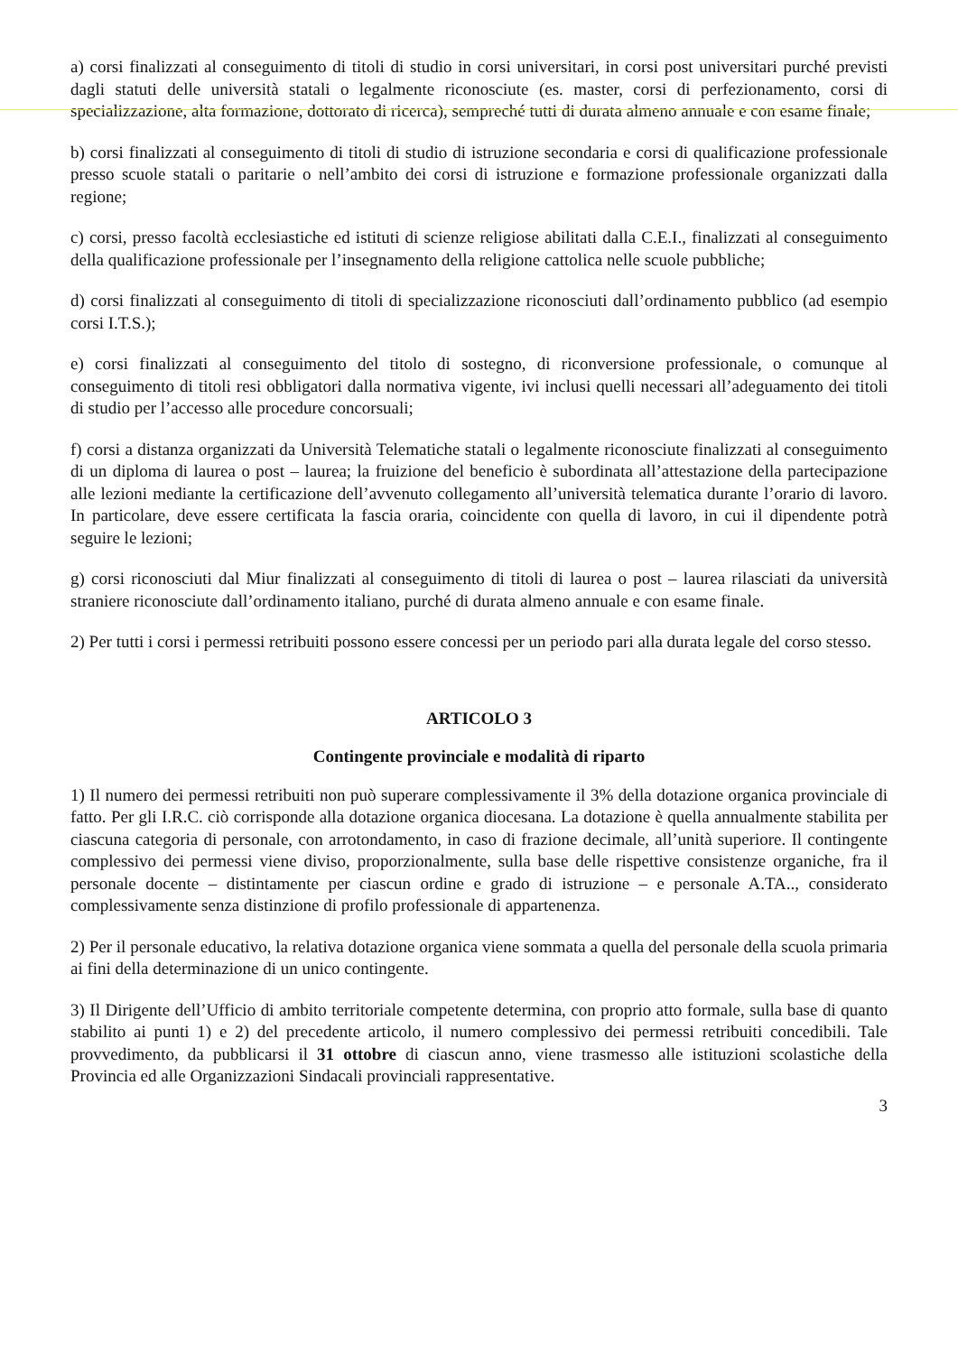a) corsi finalizzati al conseguimento di titoli di studio in corsi universitari, in corsi post universitari purché previsti dagli statuti delle università statali o legalmente riconosciute (es. master, corsi di perfezionamento, corsi di specializzazione, alta formazione, dottorato di ricerca), sempreché tutti di durata almeno annuale e con esame finale;
b) corsi finalizzati al conseguimento di titoli di studio di istruzione secondaria e corsi di qualificazione professionale presso scuole statali o paritarie o nell’ambito dei corsi di istruzione e formazione professionale organizzati dalla regione;
c) corsi, presso facoltà ecclesiastiche ed istituti di scienze religiose abilitati dalla C.E.I., finalizzati al conseguimento della qualificazione professionale per l’insegnamento della religione cattolica nelle scuole pubbliche;
d) corsi finalizzati al conseguimento di titoli di specializzazione riconosciuti dall’ordinamento pubblico (ad esempio corsi I.T.S.);
e) corsi finalizzati al conseguimento del titolo di sostegno, di riconversione professionale, o comunque al conseguimento di titoli resi obbligatori dalla normativa vigente, ivi inclusi quelli necessari all’adeguamento dei titoli di studio per l’accesso alle procedure concorsuali;
f) corsi a distanza organizzati da Università Telematiche statali o legalmente riconosciute finalizzati al conseguimento di un diploma di laurea o post – laurea; la fruizione del beneficio è subordinata all’attestazione della partecipazione alle lezioni mediante la certificazione dell’avvenuto collegamento all’università telematica durante l’orario di lavoro. In particolare, deve essere certificata la fascia oraria, coincidente con quella di lavoro, in cui il dipendente potrà seguire le lezioni;
g) corsi riconosciuti dal Miur finalizzati al conseguimento di titoli di laurea o post – laurea rilasciati da università straniere riconosciute dall’ordinamento italiano, purché di durata almeno annuale e con esame finale.
2) Per tutti i corsi i permessi retribuiti possono essere concessi per un periodo pari alla durata legale del corso stesso.
ARTICOLO 3
Contingente provinciale e modalità di riparto
1) Il numero dei permessi retribuiti non può superare complessivamente il 3% della dotazione organica provinciale di fatto. Per gli I.R.C. ciò corrisponde alla dotazione organica diocesana. La dotazione è quella annualmente stabilita per ciascuna categoria di personale, con arrotondamento, in caso di frazione decimale, all’unità superiore. Il contingente complessivo dei permessi viene diviso, proporzionalmente, sulla base delle rispettive consistenze organiche, fra il personale docente – distintamente per ciascun ordine e grado di istruzione – e personale A.TA.., considerato complessivamente senza distinzione di profilo professionale di appartenenza.
2) Per il personale educativo, la relativa dotazione organica viene sommata a quella del personale della scuola primaria ai fini della determinazione di un unico contingente.
3) Il Dirigente dell’Ufficio di ambito territoriale competente determina, con proprio atto formale, sulla base di quanto stabilito ai punti 1) e 2) del precedente articolo, il numero complessivo dei permessi retribuiti concedibili. Tale provvedimento, da pubblicarsi il 31 ottobre di ciascun anno, viene trasmesso alle istituzioni scolastiche della Provincia ed alle Organizzazioni Sindacali provinciali rappresentative.
3